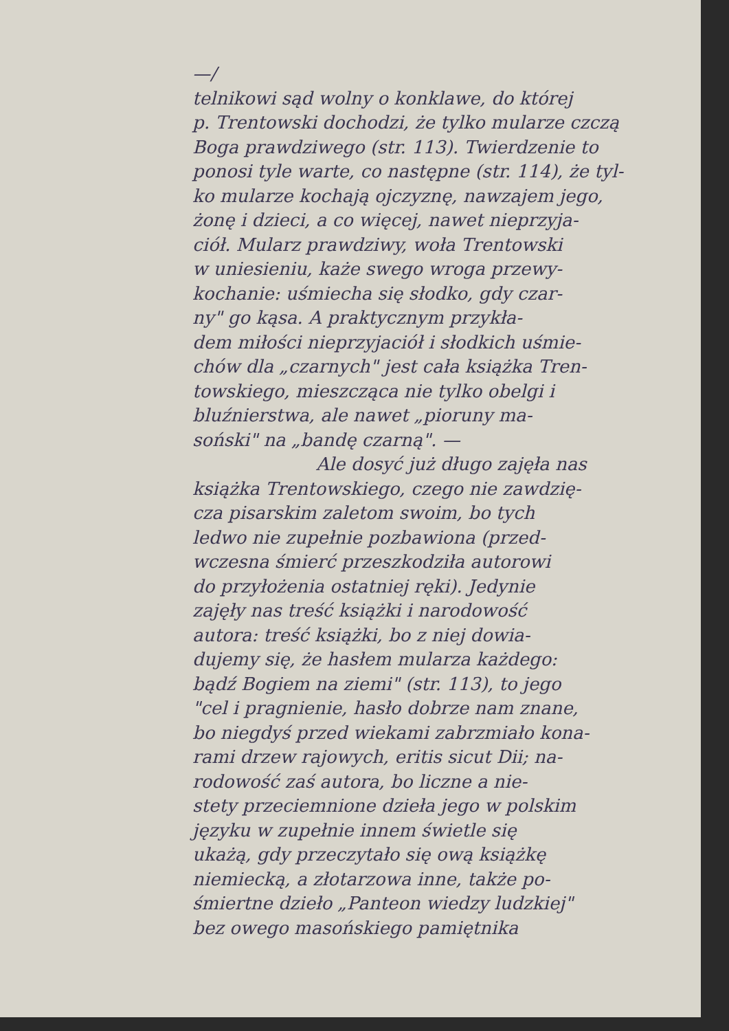—/
telnikowi sąd wolny o konklawe, do której
p. Trentowski dochodzi, że tylko mularze czczą
Boga prawdziwego (str. 113). Twierdzenie to
ponosi tyle warte, co następne (str. 114), że tyl-
ko mularze kochają ojczyznę, nawzajem jego,
żonę i dzieci, a co więcej, nawet nieprzyja-
ciół. Mularz prawdziwy, woła Trentowski
w uniesieniu, każe swego wroga przewy-
kochanie: uśmiecha się słodko, gdy czar-
ny" go kąsa. A praktycznym przykła-
dem miłości nieprzyjaciół i słodkich uśmie-
chów dla „czarnych" jest cała książka Tren-
towskiego, mieszcząca nie tylko obelgi i
bluźnierstwa, ale nawet „pioruny ma-
soński" na „bandę czarną". —
Ale dosyć już długo zajęła nas
książka Trentowskiego, czego nie zawdzię-
cza pisarskim zaletom swoim, bo tych
ledwo nie zupełnie pozbawiona (przed-
wczesna śmierć przeszkodziła autorowi
do przyłożenia ostatniej ręki). Jedynie
zajęły nas treść książki i narodowość
autora: treść książki, bo z niej dowia-
dujemy się, że hasłem mularza każdego:
bądź Bogiem na ziemi" (str. 113), to jego
"cel i pragnienie, hasło dobrze nam znane,
bo niegdyś przed wiekami zabrzmiało kona-
rami drzew rajowych, eritis sicut Dii; na-
rodowość zaś autora, bo liczne a nie-
stety przeciemnione dzieła jego w polskim
języku w zupełnie innem świetle się
ukażą, gdy przeczytało się ową książkę
niemiecką, a złotarzowa inne, także po-
śmiertne dzieło „Panteon wiedzy ludzkiej"
bez owego masońskiego pamiętnika